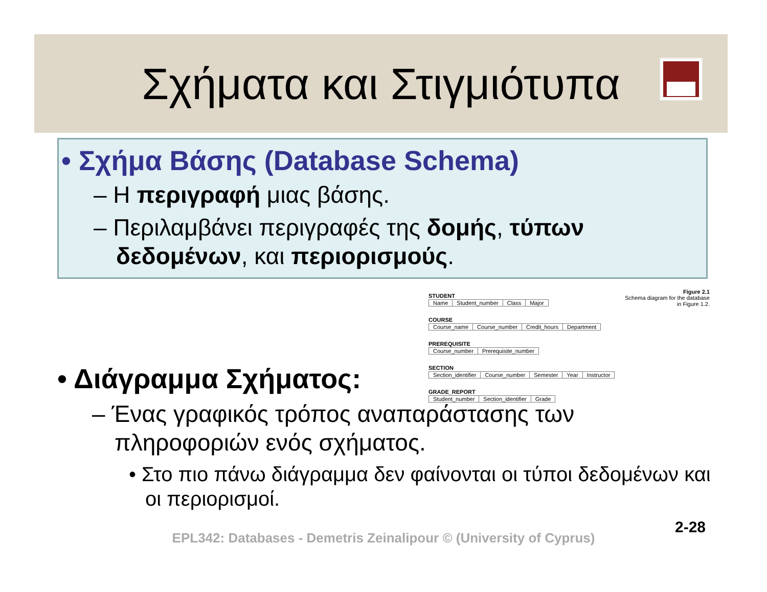Σχήματα και Στιγμιότυπα
• Σχήμα Βάσης (Database Schema)
– Η περιγραφή μιας βάσης.
– Περιλαμβάνει περιγραφές της δομής, τύπων δεδομένων, και περιορισμούς.
STUDENT
| Name | Student_number | Class | Major |
COURSE
| Course_name | Course_number | Credit_hours | Department |
PREREQUISITE
| Course_number | Prerequisite_number |
SECTION
| Section_identifier | Course_number | Semester | Year | Instructor |
GRADE_REPORT
| Student_number | Section_identifier | Grade |
Figure 2.1
Schema diagram for the database in Figure 1.2.
• Διάγραμμα Σχήματος:
– Ένας γραφικός τρόπος αναπαράστασης των πληροφοριών ενός σχήματος.
• Στο πιο πάνω διάγραμμα δεν φαίνονται οι τύποι δεδομένων και οι περιορισμοί.
2-28
EPL342: Databases - Demetris Zeinalipour © (University of Cyprus)